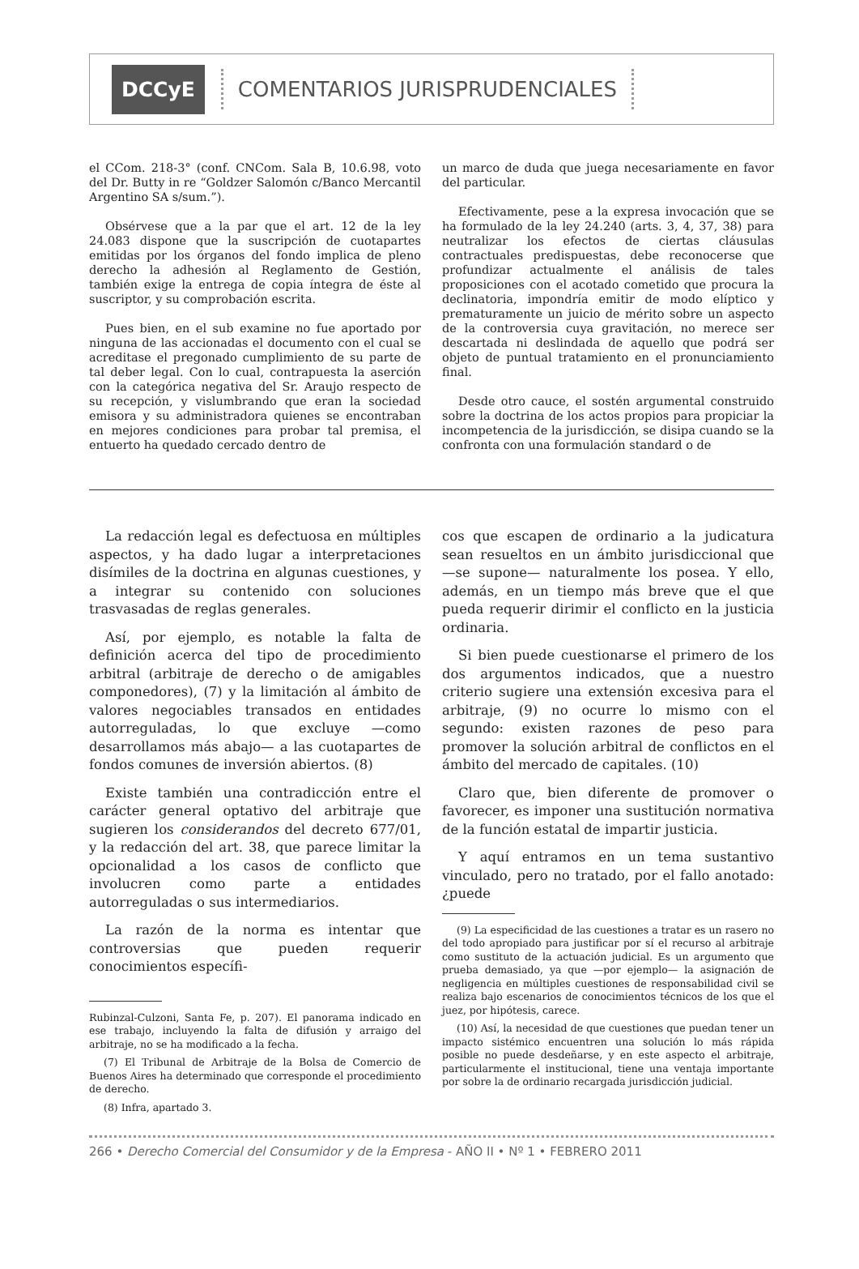DCCyE
COMENTARIOS JURISPRUDENCIALES
el CCom. 218-3° (conf. CNCom. Sala B, 10.6.98, voto del Dr. Butty in re “Goldzer Salomón c/Banco Mercantil Argentino SA s/sum.”).
Obsérvese que a la par que el art. 12 de la ley 24.083 dispone que la suscripción de cuotapartes emitidas por los órganos del fondo implica de pleno derecho la adhesión al Reglamento de Gestión, también exige la entrega de copia íntegra de éste al suscriptor, y su comprobación escrita.
Pues bien, en el sub examine no fue aportado por ninguna de las accionadas el documento con el cual se acreditase el pregonado cumplimiento de su parte de tal deber legal. Con lo cual, contrapuesta la aserción con la categórica negativa del Sr. Araujo respecto de su recepción, y vislumbrando que eran la sociedad emisora y su administradora quienes se encontraban en mejores condiciones para probar tal premisa, el entuerto ha quedado cercado dentro de
un marco de duda que juega necesariamente en favor del particular.
Efectivamente, pese a la expresa invocación que se ha formulado de la ley 24.240 (arts. 3, 4, 37, 38) para neutralizar los efectos de ciertas cláusulas contractuales predispuestas, debe reconocerse que profundizar actualmente el análisis de tales proposiciones con el acotado cometido que procura la declinatoria, impondría emitir de modo elíptico y prematuramente un juicio de mérito sobre un aspecto de la controversia cuya gravitación, no merece ser descartada ni deslindada de aquello que podrá ser objeto de puntual tratamiento en el pronunciamiento final.
Desde otro cauce, el sostén argumental construido sobre la doctrina de los actos propios para propiciar la incompetencia de la jurisdicción, se disipa cuando se la confronta con una formulación standard o de
La redacción legal es defectuosa en múltiples aspectos, y ha dado lugar a interpretaciones disímiles de la doctrina en algunas cuestiones, y a integrar su contenido con soluciones trasvasadas de reglas generales.
Así, por ejemplo, es notable la falta de definición acerca del tipo de procedimiento arbitral (arbitraje de derecho o de amigables componedores), (7) y la limitación al ámbito de valores negociables transados en entidades autorreguladas, lo que excluye —como desarrollamos más abajo— a las cuotapartes de fondos comunes de inversión abiertos. (8)
Existe también una contradicción entre el carácter general optativo del arbitraje que sugieren los considerandos del decreto 677/01, y la redacción del art. 38, que parece limitar la opcionalidad a los casos de conflicto que involucren como parte a entidades autorreguladas o sus intermediarios.
La razón de la norma es intentar que controversias que pueden requerir conocimientos específi-
Rubinzal-Culzoni, Santa Fe, p. 207). El panorama indicado en ese trabajo, incluyendo la falta de difusión y arraigo del arbitraje, no se ha modificado a la fecha.
(7) El Tribunal de Arbitraje de la Bolsa de Comercio de Buenos Aires ha determinado que corresponde el procedimiento de derecho.
(8) Infra, apartado 3.
cos que escapen de ordinario a la judicatura sean resueltos en un ámbito jurisdiccional que —se supone— naturalmente los posea. Y ello, además, en un tiempo más breve que el que pueda requerir dirimir el conflicto en la justicia ordinaria.
Si bien puede cuestionarse el primero de los dos argumentos indicados, que a nuestro criterio sugiere una extensión excesiva para el arbitraje, (9) no ocurre lo mismo con el segundo: existen razones de peso para promover la solución arbitral de conflictos en el ámbito del mercado de capitales. (10)
Claro que, bien diferente de promover o favorecer, es imponer una sustitución normativa de la función estatal de impartir justicia.
Y aquí entramos en un tema sustantivo vinculado, pero no tratado, por el fallo anotado: ¿puede
(9) La especificidad de las cuestiones a tratar es un rasero no del todo apropiado para justificar por sí el recurso al arbitraje como sustituto de la actuación judicial. Es un argumento que prueba demasiado, ya que —por ejemplo— la asignación de negligencia en múltiples cuestiones de responsabilidad civil se realiza bajo escenarios de conocimientos técnicos de los que el juez, por hipótesis, carece.
(10) Así, la necesidad de que cuestiones que puedan tener un impacto sistémico encuentren una solución lo más rápida posible no puede desdeñarse, y en este aspecto el arbitraje, particularmente el institucional, tiene una ventaja importante por sobre la de ordinario recargada jurisdicción judicial.
266 • Derecho Comercial del Consumidor y de la Empresa - AÑO II • Nº 1 • FEBRERO 2011